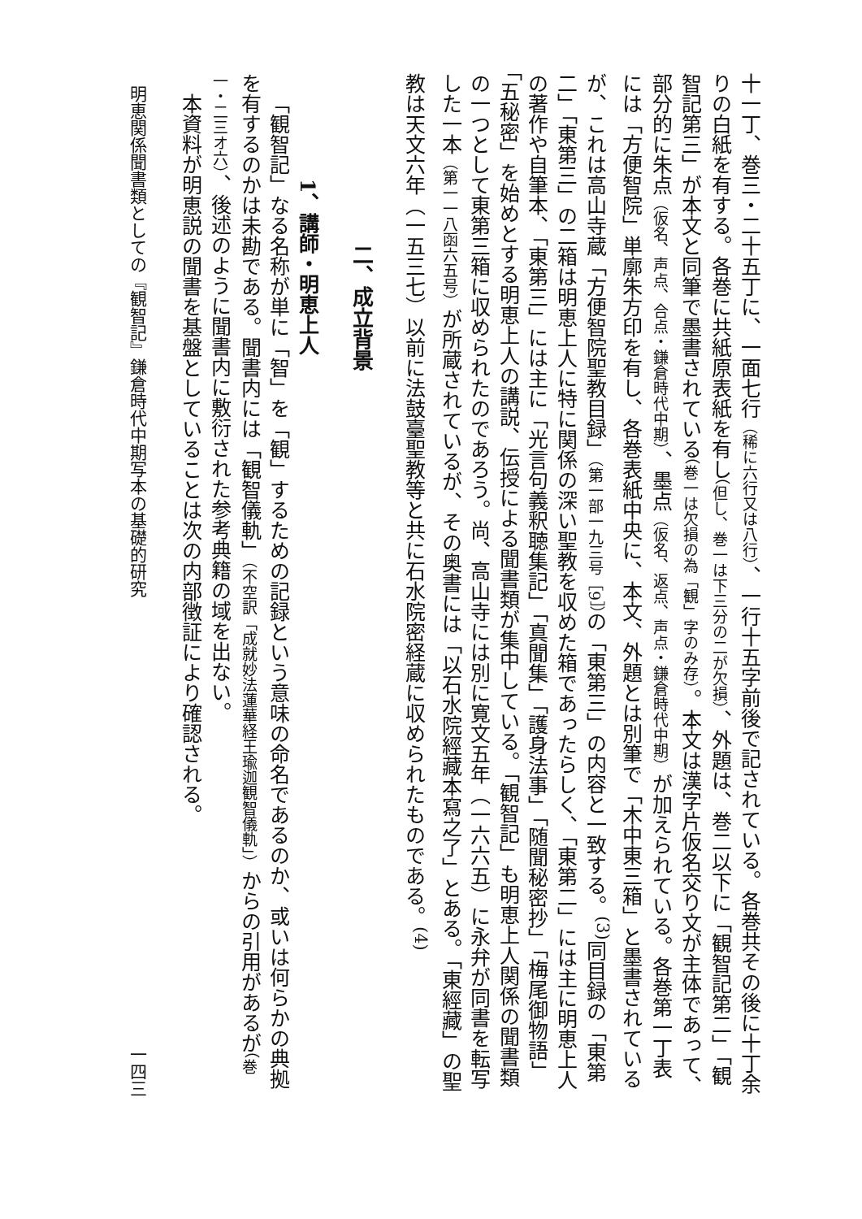十一丁、巻三・二十五丁に、一面七行（稀に六行又は八行）、一行十五字前後で記されている。各巻共その後に十丁余りの白紙を有する。各巻に共紙原表紙を有し（但し、巻一は下三分の二が欠損）、外題は、巻二以下に「観智記第二」「観智記第三」が本文と同筆で墨書されている（巻一は欠損の為「観」字のみ存）。本文は漢字片仮名交り文が主体であって、部分的に朱点（仮名、声点、合点・鎌倉時代中期）、墨点（仮名、返点、声点・鎌倉時代中期）が加えられている。各巻第一丁表には「方便智院」単廓朱方印を有し、各巻表紙中央に、本文、外題とは別筆で「木中東三箱」と墨書されているが、これは高山寺蔵「方便智院聖教目録」（第一部一九三号［9］）の「東第三」の内容と一致する。<sup>(3)</sup>同目録の「東第二」「東第三」の二箱は明恵上人に特に関係の深い聖教を収めた箱であったらしく、「東第二」には主に明恵上人の著作や自筆本、「東第三」には主に「光言句義釈聴集記」「真聞集」「護身法事」「随聞秘密抄」「梅尾御物語」「五秘密」を始めとする明恵上人の講説、伝授による聞書類が集中している。「観智記」も明恵上人関係の聞書類の一つとして東第三箱に収められたのであろう。尚、高山寺には別に寛文五年（一六六五）に永弁が同書を転写した一本（第一一八函六五号）が所蔵されているが、その奥書には「以石水院經藏本寫之了」とある。「東經藏」の聖教は天文六年（一五三七）以前に法鼓臺聖教等と共に石水院密経蔵に収められたものである。<sup>(4)</sup>
二、成立背景
1、講師・明恵上人
「観智記」なる名称が単に「智」を「観」するための記録という意味の命名であるのか、或いは何らかの典拠を有するのかは未勘である。聞書内には「観智儀軌」（不空訳「成就妙法蓮華経王瑜迦観智儀軌」）からの引用があるが（巻一・二三オ六）、後述のように聞書内に敷衍された参考典籍の域を出ない。
本資料が明恵説の聞書を基盤としていることは次の内部徴証により確認される。
明恵関係聞書類としての『観智記』鎌倉時代中期写本の基礎的研究 一四三